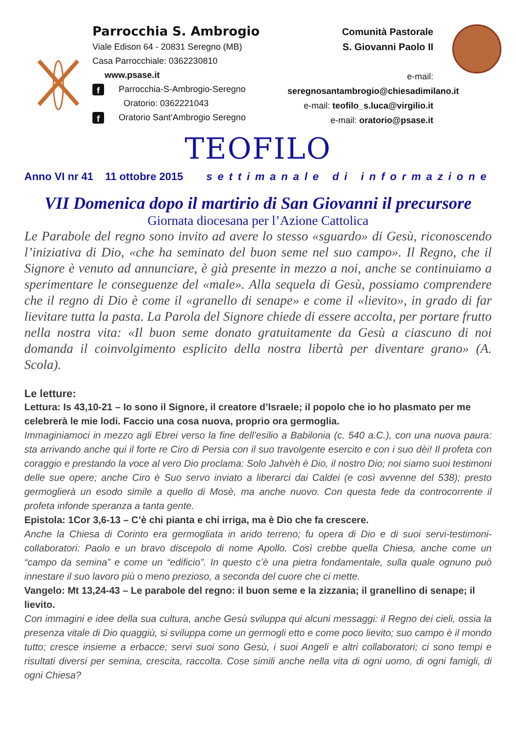Parrocchia S. Ambrogio
Viale Edison 64 - 20831 Seregno (MB)
Casa Parrocchiale: 0362230810
www.psase.it
f Parrocchia-S-Ambrogio-Seregno
Oratorio: 0362221043
f Oratorio Sant’Ambrogio Seregno
Comunità Pastorale
S. Giovanni Paolo II
e-mail: seregnosantambrogio@chiesadimilano.it
e-mail: teofilo_s.luca@virgilio.it
e-mail: oratorio@psase.it
TEOFILO
Anno VI nr 41 11 ottobre 2015 settimanale di informazione
VII Domenica dopo il martirio di San Giovanni il precursore
Giornata diocesana per l’Azione Cattolica
Le Parabole del regno sono invito ad avere lo stesso «sguardo» di Gesù, riconoscendo l’iniziativa di Dio, «che ha seminato del buon seme nel suo campo». Il Regno, che il Signore è venuto ad annunciare, è già presente in mezzo a noi, anche se continuiamo a sperimentare le conseguenze del «male». Alla sequela di Gesù, possiamo comprendere che il regno di Dio è come il «granello di senape» e come il «lievito», in grado di far lievitare tutta la pasta. La Parola del Signore chiede di essere accolta, per portare frutto nella nostra vita: «Il buon seme donato gratuitamente da Gesù a ciascuno di noi domanda il coinvolgimento esplicito della nostra libertà per diventare grano» (A. Scola).
Le letture:
Lettura: Is 43,10-21 – Io sono il Signore, il creatore d’Israele; il popolo che io ho plasmato per me celebrerà le mie lodi. Faccio una cosa nuova, proprio ora germoglia.
Immaginiamoci in mezzo agli Ebrei verso la fine dell’esilio a Babilonia (c. 540 a.C.), con una nuova paura: sta arrivando anche qui il forte re Ciro di Persia con il suo travolgente esercito e con i suo dèi! Il profeta con coraggio e prestando la voce al vero Dio proclama: Solo Jahvèh è Dio, il nostro Dio; noi siamo suoi testimoni delle sue opere; anche Ciro è Suo servo inviato a liberarci dai Caldei (e così avvenne del 538); presto germoglierà un esodo simile a quello di Mosè, ma anche nuovo. Con questa fede da controcorrente il profeta infonde speranza a tanta gente.
Epistola: 1Cor 3,6-13 – C’è chi pianta e chi irriga, ma è Dio che fa crescere.
Anche la Chiesa di Corinto era germogliata in arido terreno; fu opera di Dio e di suoi servi-testimoni-collaboratori: Paolo e un bravo discepolo di nome Apollo. Così crebbe quella Chiesa, anche come un “campo da semina” e come un “edificio”. In questo c’è una pietra fondamentale, sulla quale ognuno può innestare il suo lavoro più o meno prezioso, a seconda del cuore che ci mette.
Vangelo: Mt 13,24-43 – Le parabole del regno: il buon seme e la zizzania; il granellino di senape; il lievito.
Con immagini e idee della sua cultura, anche Gesù sviluppa qui alcuni messaggi: il Regno dei cieli, ossia la presenza vitale di Dio quaggiù, si sviluppa come un germogli etto e come poco lievito; suo campo è il mondo tutto; cresce insieme a erbacce; servi suoi sono Gesù, i suoi Angeli e altri collaboratori; ci sono tempi e risultati diversi per semina, crescita, raccolta. Cose simili anche nella vita di ogni uomo, di ogni famigli, di ogni Chiesa?